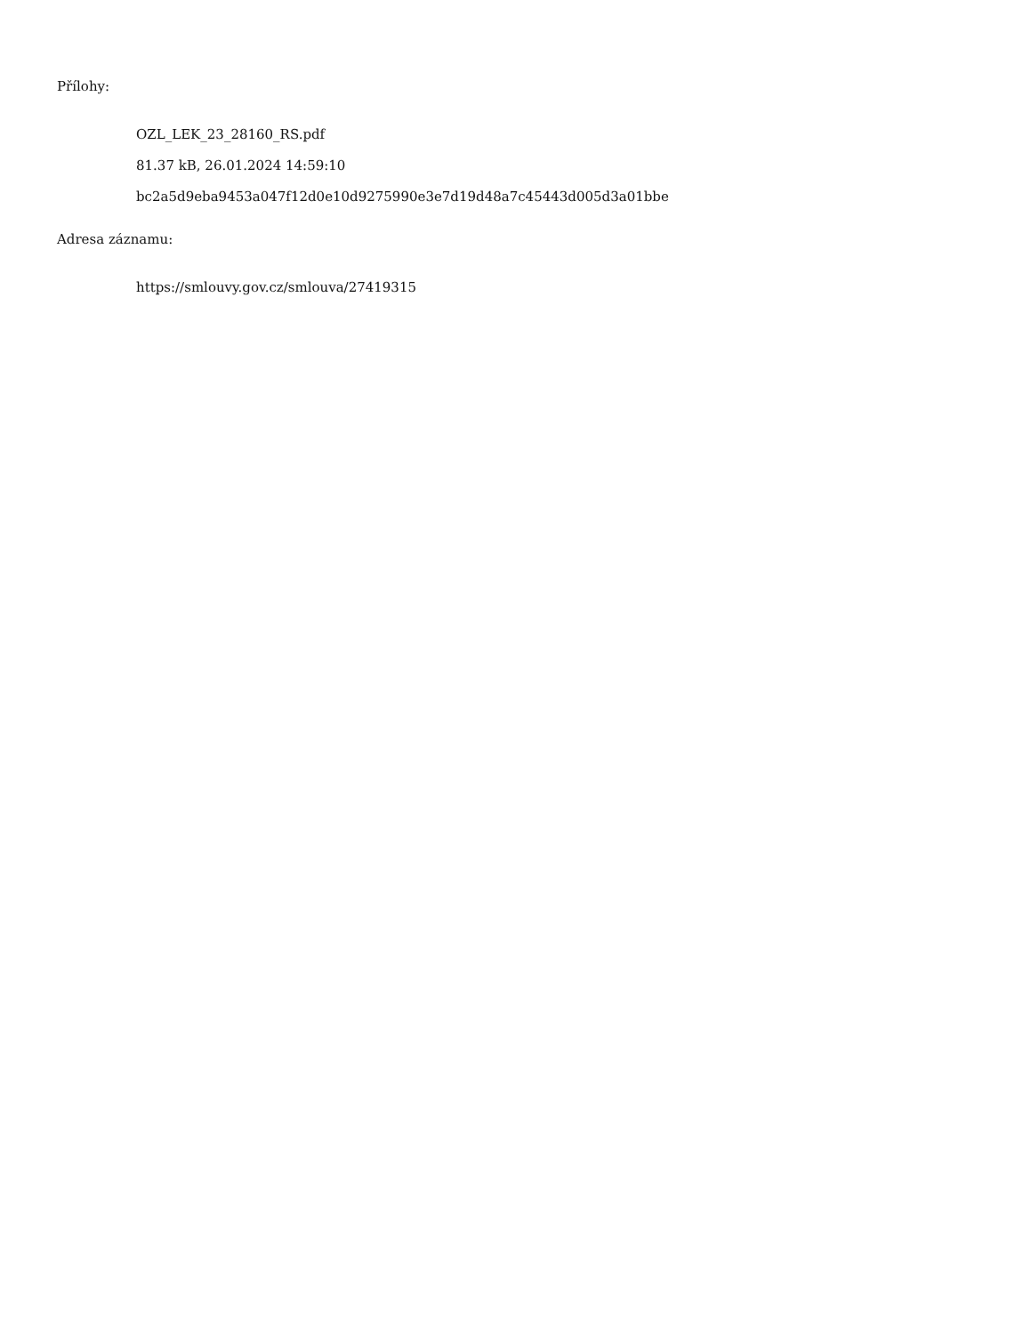Přílohy:
OZL_LEK_23_28160_RS.pdf
81.37 kB, 26.01.2024 14:59:10
bc2a5d9eba9453a047f12d0e10d9275990e3e7d19d48a7c45443d005d3a01bbe
Adresa záznamu:
https://smlouvy.gov.cz/smlouva/27419315